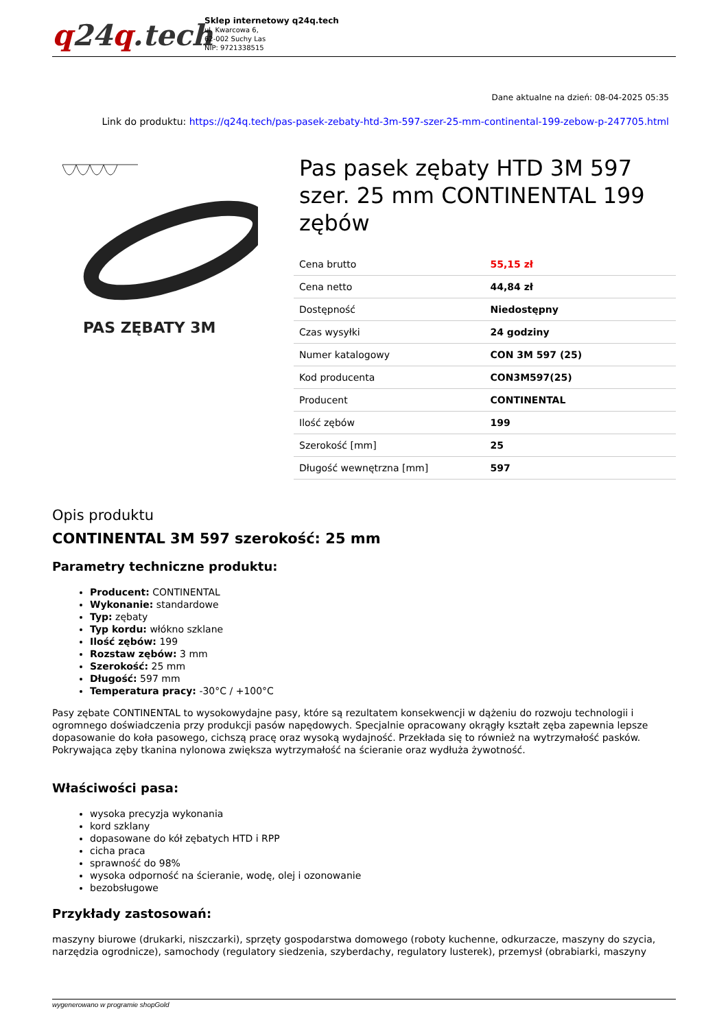q24q.tech
Sklep internetowy q24q.tech
ul. Kwarcowa 6,
62-002 Suchy Las
NIP: 9721338515
Dane aktualne na dzień: 08-04-2025 05:35
Link do produktu: https://q24q.tech/pas-pasek-zebaty-htd-3m-597-szer-25-mm-continental-199-zebow-p-247705.html
PAS ZĘBATY 3M
Pas pasek zębaty HTD 3M 597 szer. 25 mm CONTINENTAL 199 zębów
| Cena brutto | 55,15 zł |
| Cena netto | 44,84 zł |
| Dostępność | Niedostępny |
| Czas wysyłki | 24 godziny |
| Numer katalogowy | CON 3M 597 (25) |
| Kod producenta | CON3M597(25) |
| Producent | CONTINENTAL |
| Ilość zębów | 199 |
| Szerokość [mm] | 25 |
| Długość wewnętrzna [mm] | 597 |
Opis produktu
CONTINENTAL 3M 597 szerokość: 25 mm
Parametry techniczne produktu:
Producent: CONTINENTAL
Wykonanie: standardowe
Typ: zębaty
Typ kordu: włókno szklane
Ilość zębów: 199
Rozstaw zębów: 3 mm
Szerokość: 25 mm
Długość: 597 mm
Temperatura pracy: -30°C / +100°C
Pasy zębate CONTINENTAL to wysokowydajne pasy, które są rezultatem konsekwencji w dążeniu do rozwoju technologii i ogromnego doświadczenia przy produkcji pasów napędowych. Specjalnie opracowany okrągły kształt zęba zapewnia lepsze dopasowanie do koła pasowego, cichszą pracę oraz wysoką wydajność. Przekłada się to również na wytrzymałość pasków. Pokrywająca zęby tkanina nylonowa zwiększa wytrzymałość na ścieranie oraz wydłuża żywotność.
Właściwości pasa:
wysoka precyzja wykonania
kord szklany
dopasowane do kół zębatych HTD i RPP
cicha praca
sprawność do 98%
wysoka odporność na ścieranie, wodę, olej i ozonowanie
bezobsługowe
Przykłady zastosowań:
maszyny biurowe (drukarki, niszczarki), sprzęty gospodarstwa domowego (roboty kuchenne, odkurzacze, maszyny do szycia, narzędzia ogrodnicze), samochody (regulatory siedzenia, szyberdachy, regulatory lusterek), przemysł (obrabiarki, maszyny
wygenerowano w programie shopGold